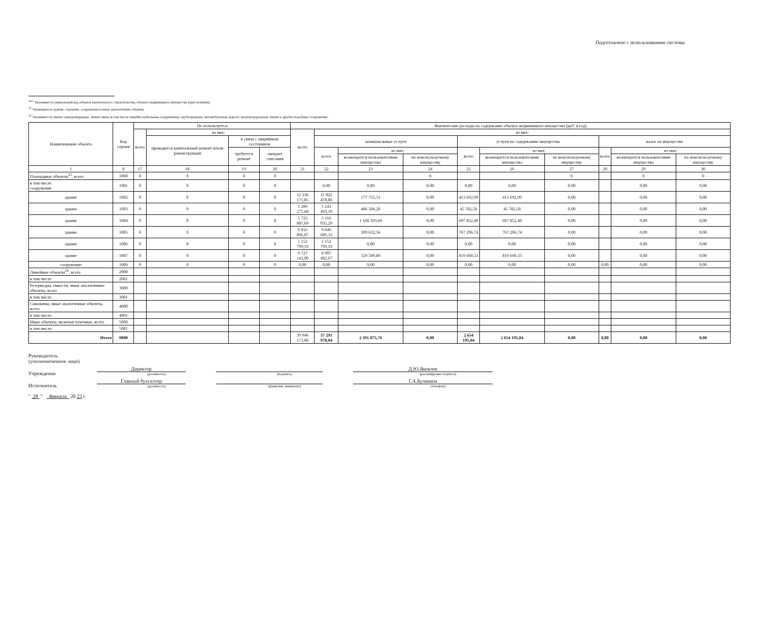Подготовлено с использованием системы
<sup>24.1</sup> Указывается уникальный код объекта капитального строительства, объекта недвижимого имущества (при наличии).
<sup>25</sup> Указываются здания, строения, сооружения и иные аналогичные объекты.
<sup>26</sup> Указываются линии электропередачи, линии связи (в том числе линейно-кабельные сооружения), трубопроводы, автомобильные дороги, железнодорожные линии и другие подобные сооружения.
| Наименование объекта | Код строки | Не используется | | | | Фактические расходы на содержание объекта недвижимого имущества (руб. в год) | | | | | | | | | |
| --- | --- | --- | --- | --- | --- | --- | --- | --- | --- | --- | --- | --- | --- | --- | --- |
| | | всего | из них: | | | всего | из них: | | | | | | | | |
| | | | проводится капитальный ремонт и/или реконструкция | в связи с аварийным состоянием | | | коммунальные услуги | | | услуги по содержанию имущества | | | налог на имущество | | |
| | | | | требуется ремонт | ожидает списания | | всего | из них: | | всего | из них: | | всего | из них: | |
| | | | | | | | | возмещается пользователями имущества | по неиспользуемому имуществу | | возмещается пользователями имущества | по неиспользуемому имуществу | | возмещается пользователями имущества | по неиспользуемому имуществу |
| 1 | 8 | 17 | 18 | 19 | 20 | 21 | 22 | 23 | 24 | 25 | 26 | 27 | 28 | 29 | 30 |
| Площадные объекты<sup>25</sup>, всего | 1000 | 0 | 0 | 0 | 0 | | | | 0 | | | 0 | | 0 | 0 |
| в том числе: сооружение | 1001 | 0 | 0 | 0 | 0 | | 0,00 | 0,00 | 0,00 | 0,00 | 0,00 | 0,00 | | 0,00 | 0,00 |
| здание | 1002 | 0 | 0 | 0 | 0 | 12 236 171,85 | 11 822 478,86 | 177 755,51 | 0,00 | 413 692,99 | 413 692,99 | 0,00 | | 0,00 | 0,00 |
| здание | 1003 | 0 | 0 | 0 | 0 | 1 289 275,68 | 1 243 493,10 | 406 584,20 | 0,00 | 45 782,58 | 45 782,58 | 0,00 | | 0,00 | 0,00 |
| здание | 1004 | 0 | 0 | 0 | 0 | 5 723 887,69 | 5 116 035,29 | 1 168 393,60 | 0,00 | 607 852,40 | 607 852,40 | 0,00 | | 0,00 | 0,00 |
| здание | 1005 | 0 | 0 | 0 | 0 | 9 816 896,07 | 9 049 689,33 | 309 632,56 | 0,00 | 767 206,74 | 767 206,74 | 0,00 | | 0,00 | 0,00 |
| здание | 1006 | 0 | 0 | 0 | 0 | 1 152 799,59 | 1 152 799,59 | 0,00 | 0,00 | 0,00 | 0,00 | 0,00 | | 0,00 | 0,00 |
| здание | 1007 | 0 | 0 | 0 | 0 | 9 727 143,00 | 8 907 482,67 | 329 509,89 | 0,00 | 819 660,33 | 819 660,33 | 0,00 | | 0,00 | 0,00 |
| сооружение | 1009 | 0 | 0 | 0 | 0 | 0,00 | 0,00 | 0,00 | 0,00 | 0,00 | 0,00 | 0,00 | 0,00 | 0,00 | 0,00 |
| Линейные объекты<sup>26</sup>, всего | 2000 | | | | | | | | | | | | | | |
| в том числе: | 2001 | | | | | | | | | | | | | | |
| Резервуары, емкости, иные аналогичные объекты, всего | 3000 | | | | | | | | | | | | | | |
| в том числе: | 3001 | | | | | | | | | | | | | | |
| Скважины, иные аналогичные объекты, всего | 4000 | | | | | | | | | | | | | | |
| в том числе: | 4001 | | | | | | | | | | | | | | |
| Иные объекты, включая точечные, всего | 5000 | | | | | | | | | | | | | | |
| в том числе: | 5001 | | | | | | | | | | | | | | |
| Итого | 9000 | | | | | 39 946 173,88 | 37 291 978,84 | 2 391 875,76 | 0,00 | 2 654 195,04 | 2 654 195,04 | 0,00 | 0,00 | 0,00 | 0,00 |
Руководитель
(уполномоченное лицо)
Учреждения
Директор
(должность)
(подпись)
Д.Ю.Яковлев
(расшифровка подписи)
Исполнитель
Главный бухгалтер
(должность)
(фамилия, инициалы)
Г.А.Булавина
(телефон)
" 28 " февраля 20 23 г.